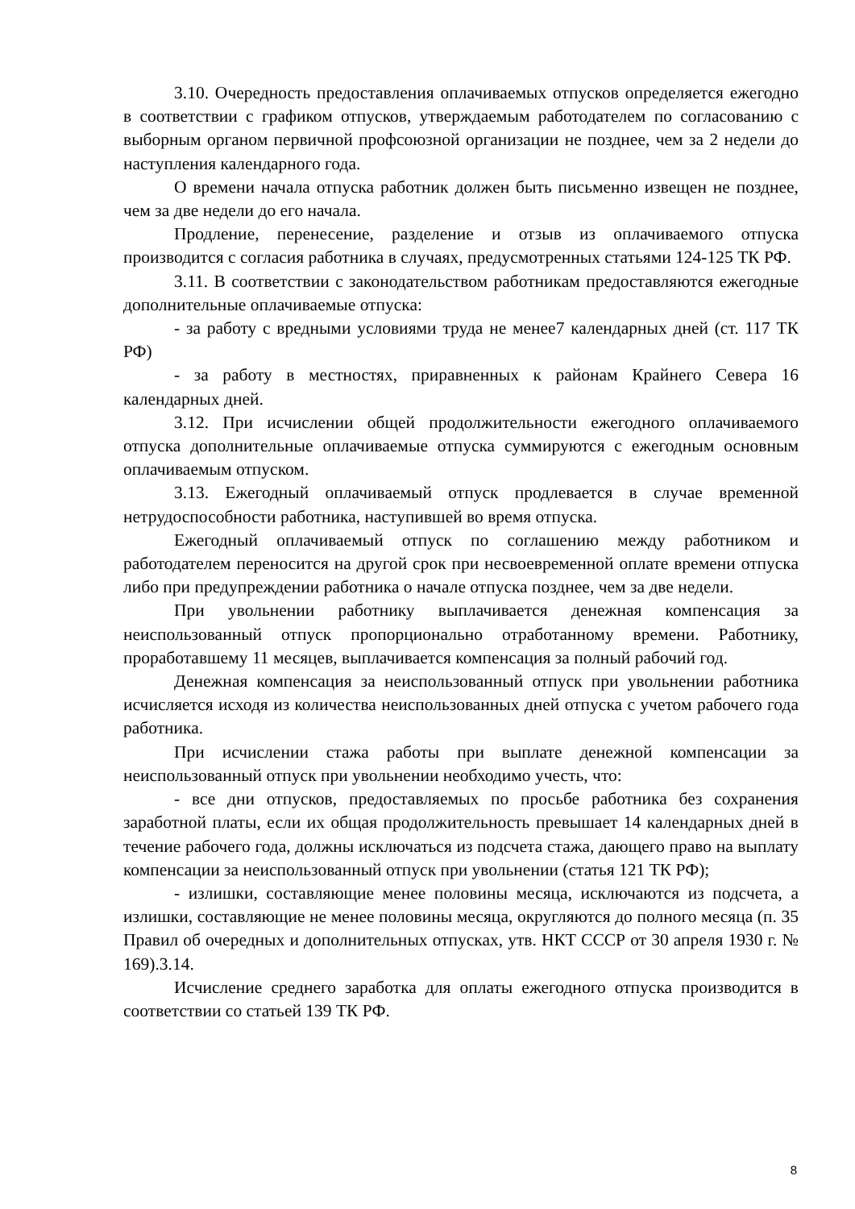3.10. Очередность предоставления оплачиваемых отпусков определяется ежегодно в соответствии с графиком отпусков, утверждаемым работодателем по согласованию с выборным органом первичной профсоюзной организации не позднее, чем за 2 недели до наступления календарного года.
О времени начала отпуска работник должен быть письменно извещен не позднее, чем за две недели до его начала.
Продление, перенесение, разделение и отзыв из оплачиваемого отпуска производится с согласия работника в случаях, предусмотренных статьями 124-125 ТК РФ.
3.11. В соответствии с законодательством работникам предоставляются ежегодные дополнительные оплачиваемые отпуска:
- за работу с вредными условиями труда не менее7 календарных дней (ст. 117 ТК РФ)
- за работу в местностях, приравненных к районам Крайнего Севера 16 календарных дней.
3.12. При исчислении общей продолжительности ежегодного оплачиваемого отпуска дополнительные оплачиваемые отпуска суммируются с ежегодным основным оплачиваемым отпуском.
3.13. Ежегодный оплачиваемый отпуск продлевается в случае временной нетрудоспособности работника, наступившей во время отпуска.
Ежегодный оплачиваемый отпуск по соглашению между работником и работодателем переносится на другой срок при несвоевременной оплате времени отпуска либо при предупреждении работника о начале отпуска позднее, чем за две недели.
При увольнении работнику выплачивается денежная компенсация за неиспользованный отпуск пропорционально отработанному времени. Работнику, проработавшему 11 месяцев, выплачивается компенсация за полный рабочий год.
Денежная компенсация за неиспользованный отпуск при увольнении работника исчисляется исходя из количества неиспользованных дней отпуска с учетом рабочего года работника.
При исчислении стажа работы при выплате денежной компенсации за неиспользованный отпуск при увольнении необходимо учесть, что:
- все дни отпусков, предоставляемых по просьбе работника без сохранения заработной платы, если их общая продолжительность превышает 14 календарных дней в течение рабочего года, должны исключаться из подсчета стажа, дающего право на выплату компенсации за неиспользованный отпуск при увольнении (статья 121 ТК РФ);
- излишки, составляющие менее половины месяца, исключаются из подсчета, а излишки, составляющие не менее половины месяца, округляются до полного месяца (п. 35 Правил об очередных и дополнительных отпусках, утв. НКТ СССР от 30 апреля 1930 г. № 169).3.14.
Исчисление среднего заработка для оплаты ежегодного отпуска производится в соответствии со статьей 139 ТК РФ.
8